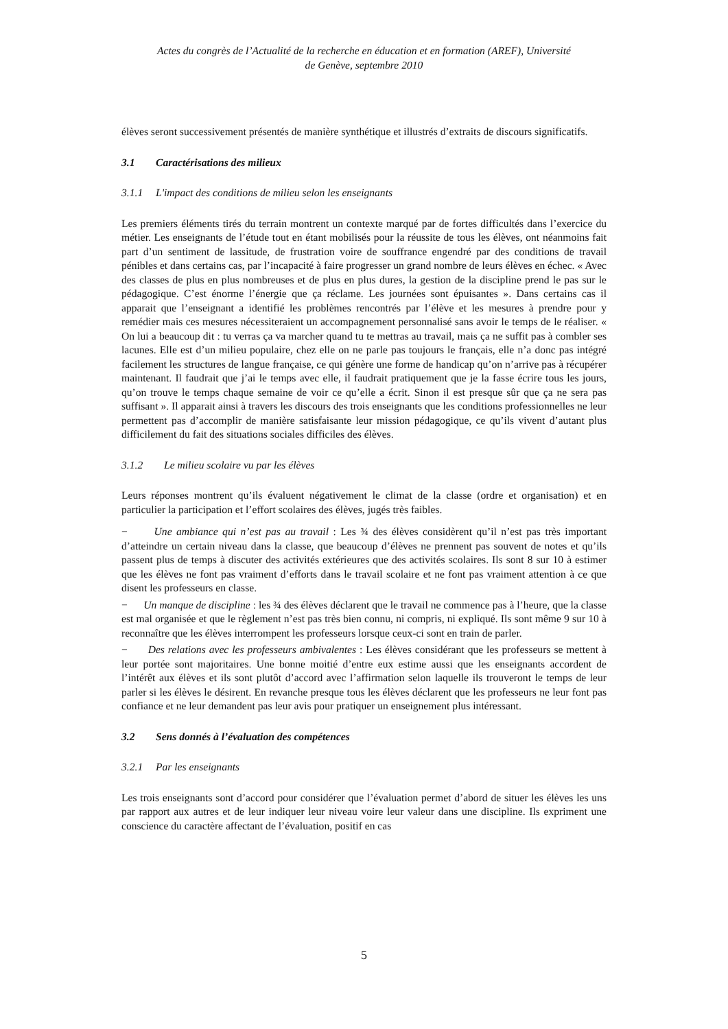Actes du congrès de l’Actualité de la recherche en éducation et en formation (AREF), Université
de Genève, septembre 2010
élèves seront successivement présentés de manière synthétique et illustrés d’extraits de discours significatifs.
3.1 Caractérisations des milieux
3.1.1 L'impact des conditions de milieu selon les enseignants
Les premiers éléments tirés du terrain montrent un contexte marqué par de fortes difficultés dans l’exercice du métier. Les enseignants de l’étude tout en étant mobilisés pour la réussite de tous les élèves, ont néanmoins fait part d’un sentiment de lassitude, de frustration voire de souffrance engendré par des conditions de travail pénibles et dans certains cas, par l’incapacité à faire progresser un grand nombre de leurs élèves en échec. « Avec des classes de plus en plus nombreuses et de plus en plus dures, la gestion de la discipline prend le pas sur le pédagogique. C’est énorme l’énergie que ça réclame. Les journées sont épuisantes ». Dans certains cas il apparait que l’enseignant a identifié les problèmes rencontrés par l’élève et les mesures à prendre pour y remédier mais ces mesures nécessiteraient un accompagnement personnalisé sans avoir le temps de le réaliser. « On lui a beaucoup dit : tu verras ça va marcher quand tu te mettras au travail, mais ça ne suffit pas à combler ses lacunes. Elle est d’un milieu populaire, chez elle on ne parle pas toujours le français, elle n’a donc pas intégré facilement les structures de langue française, ce qui génère une forme de handicap qu’on n’arrive pas à récupérer maintenant. Il faudrait que j’ai le temps avec elle, il faudrait pratiquement que je la fasse écrire tous les jours, qu’on trouve le temps chaque semaine de voir ce qu’elle a écrit. Sinon il est presque sûr que ça ne sera pas suffisant ». Il apparait ainsi à travers les discours des trois enseignants que les conditions professionnelles ne leur permettent pas d’accomplir de manière satisfaisante leur mission pédagogique, ce qu’ils vivent d’autant plus difficilement du fait des situations sociales difficiles des élèves.
3.1.2 Le milieu scolaire vu par les élèves
Leurs réponses montrent qu’ils évaluent négativement le climat de la classe (ordre et organisation) et en particulier la participation et l’effort scolaires des élèves, jugés très faibles.
− Une ambiance qui n’est pas au travail : Les ¾ des élèves considèrent qu’il n’est pas très important d’atteindre un certain niveau dans la classe, que beaucoup d’élèves ne prennent pas souvent de notes et qu’ils passent plus de temps à discuter des activités extérieures que des activités scolaires. Ils sont 8 sur 10 à estimer que les élèves ne font pas vraiment d’efforts dans le travail scolaire et ne font pas vraiment attention à ce que disent les professeurs en classe.
− Un manque de discipline : les ¾ des élèves déclarent que le travail ne commence pas à l’heure, que la classe est mal organisée et que le règlement n’est pas très bien connu, ni compris, ni expliqué. Ils sont même 9 sur 10 à reconnaître que les élèves interrompent les professeurs lorsque ceux-ci sont en train de parler.
− Des relations avec les professeurs ambivalentes : Les élèves considérant que les professeurs se mettent à leur portée sont majoritaires. Une bonne moitié d’entre eux estime aussi que les enseignants accordent de l’intérêt aux élèves et ils sont plutôt d’accord avec l’affirmation selon laquelle ils trouveront le temps de leur parler si les élèves le désirent. En revanche presque tous les élèves déclarent que les professeurs ne leur font pas confiance et ne leur demandent pas leur avis pour pratiquer un enseignement plus intéressant.
3.2 Sens donnés à l’évaluation des compétences
3.2.1 Par les enseignants
Les trois enseignants sont d’accord pour considérer que l’évaluation permet d’abord de situer les élèves les uns par rapport aux autres et de leur indiquer leur niveau voire leur valeur dans une discipline. Ils expriment une conscience du caractère affectant de l’évaluation, positif en cas
5